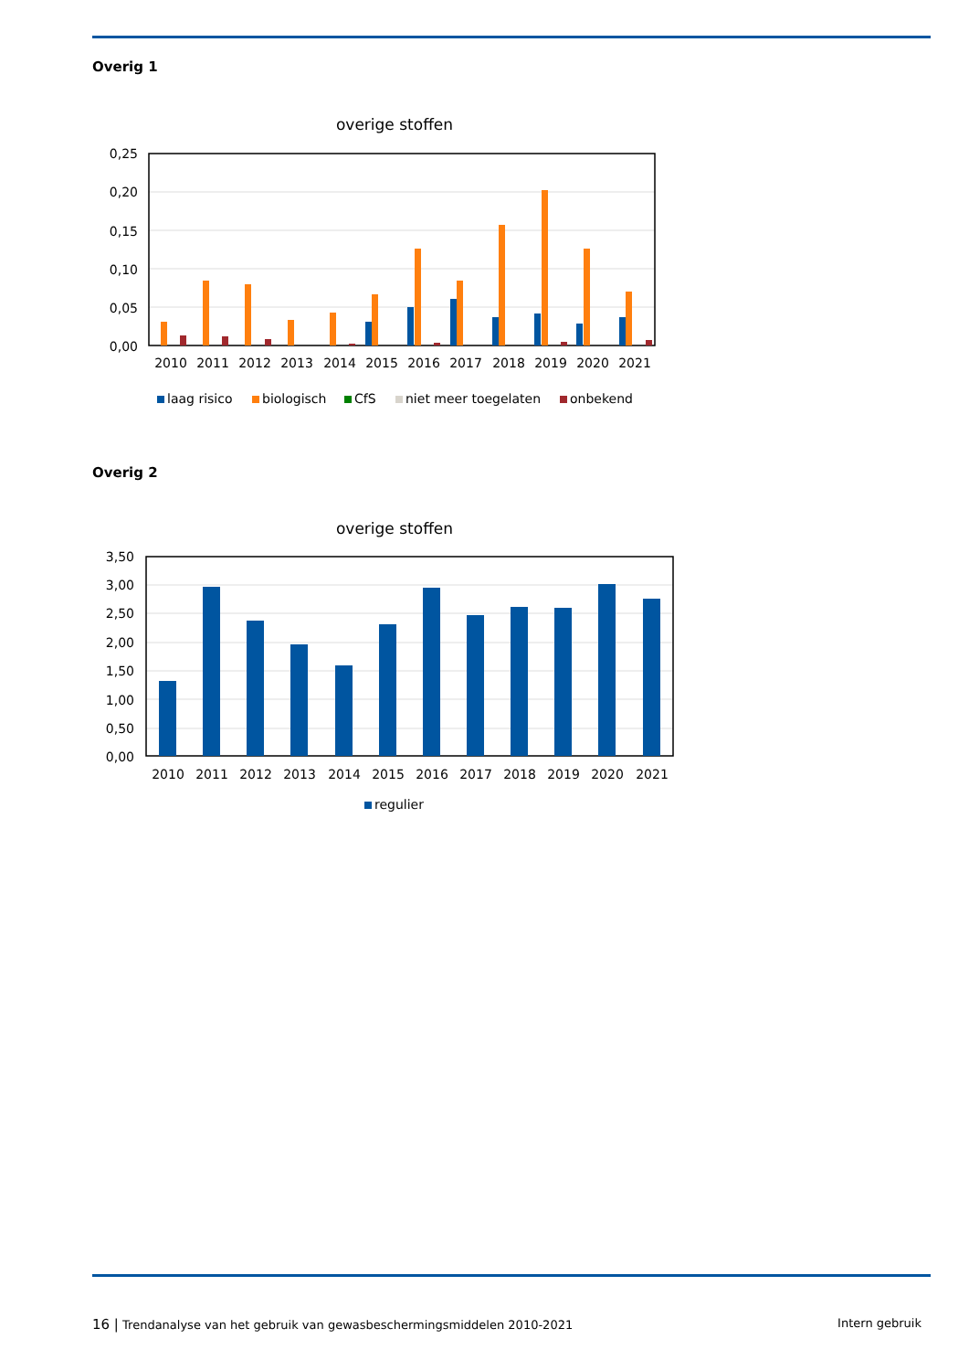Overig 1
overige stoffen
0,25
0,20
0,15
0,10
0,05
0,00
2010
2011
2012
2013
2014
2015
2016
2017
2018
2019
2020
2021
laag risico
biologisch
CfS
niet meer toegelaten
onbekend
Overig 2
overige stoffen
3,50
3,00
2,50
2,00
1,50
1,00
0,50
0,00
2010
2011
2012
2013
2014
2015
2016
2017
2018
2019
2020
2021
regulier
16 | Trendanalyse van het gebruik van gewasbeschermingsmiddelen 2010-2021 Intern gebruik